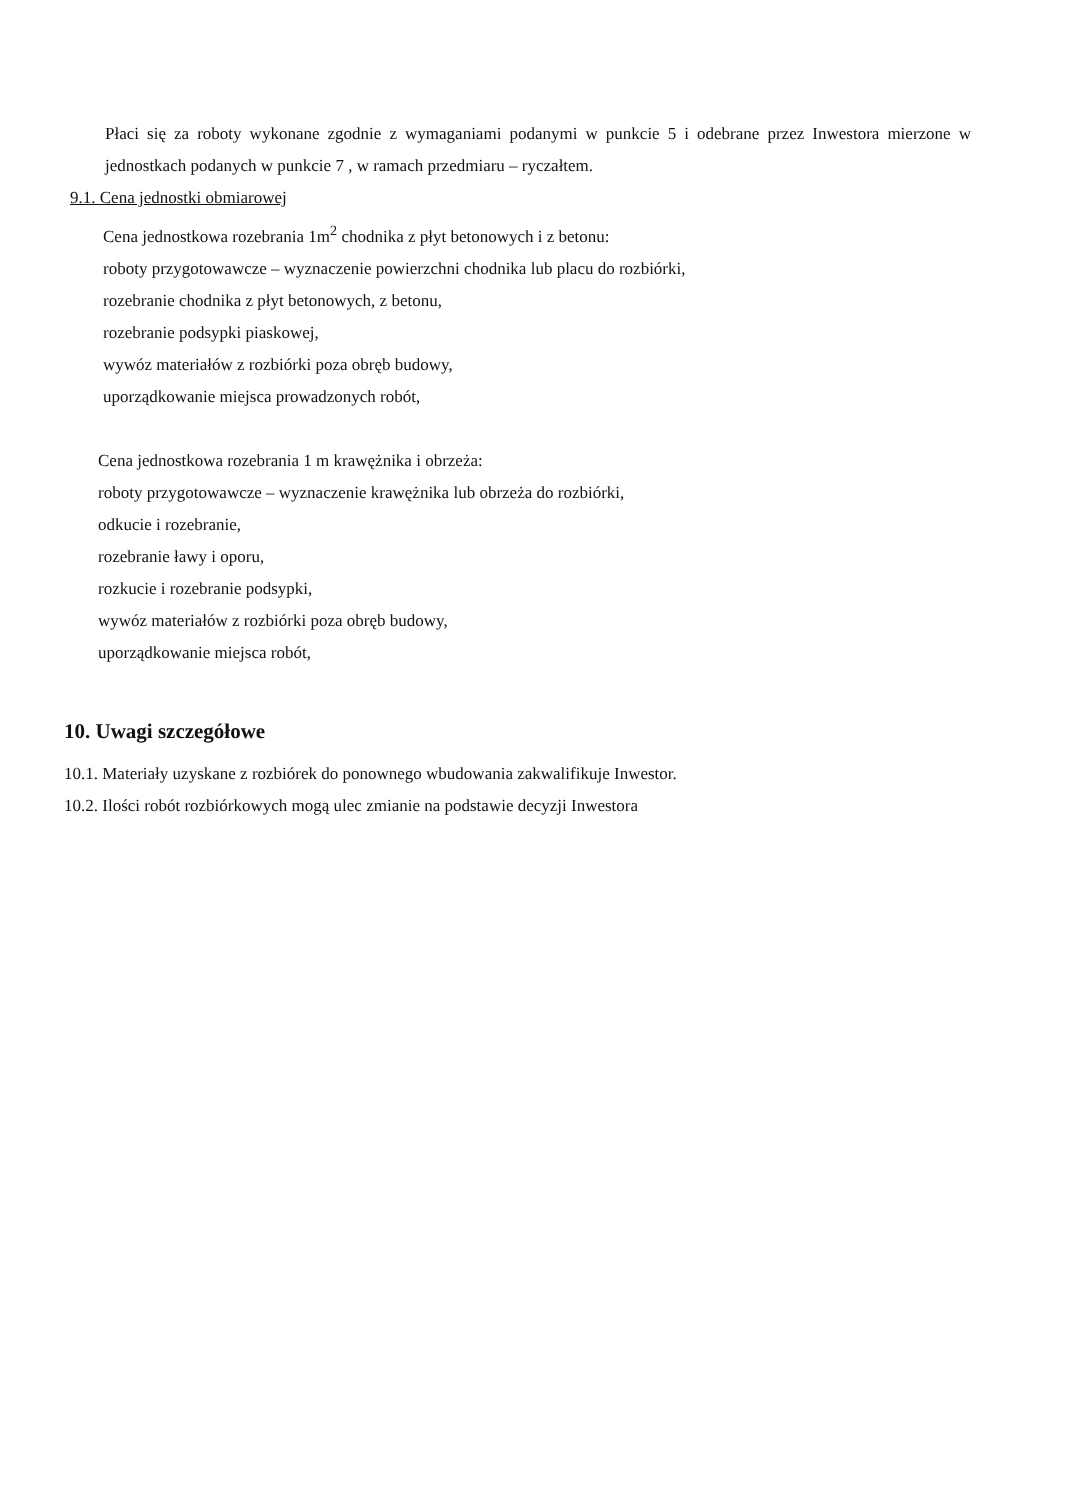Płaci się za roboty wykonane zgodnie z wymaganiami podanymi w punkcie 5 i odebrane przez Inwestora mierzone w jednostkach podanych w punkcie 7 , w ramach przedmiaru – ryczałtem.
9.1. Cena jednostki obmiarowej
Cena jednostkowa rozebrania 1m<sup>2</sup> chodnika z płyt betonowych i z betonu:
roboty przygotowawcze – wyznaczenie powierzchni chodnika lub placu do rozbiórki,
rozebranie chodnika z płyt betonowych, z betonu,
rozebranie podsypki piaskowej,
wywóz materiałów z rozbiórki poza obręb budowy,
uporządkowanie miejsca prowadzonych robót,
Cena jednostkowa rozebrania 1 m krawężnika i obrzeża:
roboty przygotowawcze – wyznaczenie krawężnika lub obrzeża do rozbiórki,
odkucie i rozebranie,
rozebranie ławy i oporu,
rozkucie i rozebranie podsypki,
wywóz materiałów z rozbiórki poza obręb budowy,
uporządkowanie miejsca robót,
10. Uwagi szczegółowe
10.1. Materiały uzyskane z rozbiórek do ponownego wbudowania zakwalifikuje Inwestor.
10.2. Ilości robót rozbiórkowych mogą ulec zmianie na podstawie decyzji Inwestora